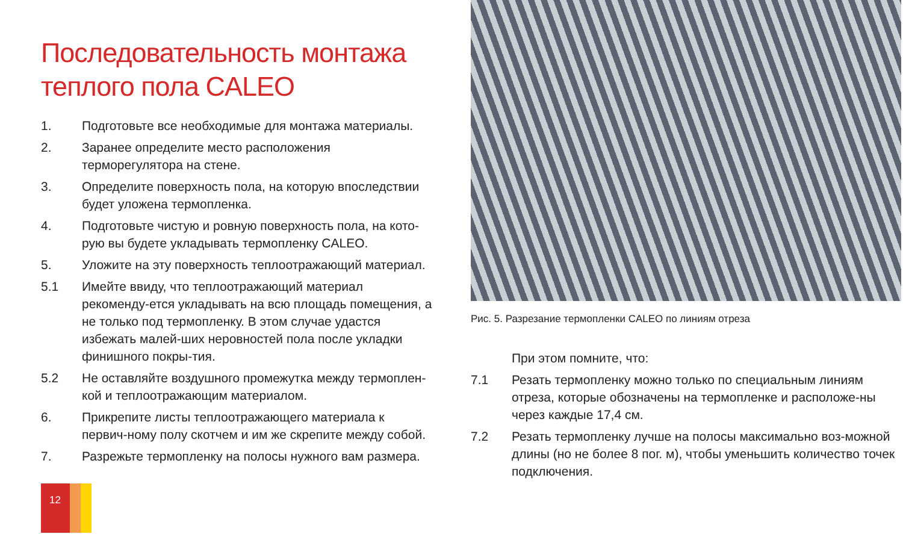Последовательность монтажа теплого пола CALEO
1. Подготовьте все необходимые для монтажа материалы.
2. Заранее определите место расположения терморегулятора на стене.
3. Определите поверхность пола, на которую впоследствии будет уложена термопленка.
4. Подготовьте чистую и ровную поверхность пола, на кото-рую вы будете укладывать термопленку CALEO.
5. Уложите на эту поверхность теплоотражающий материал.
5.1 Имейте ввиду, что теплоотражающий материал рекоменду-ется укладывать на всю площадь помещения, а не только под термопленку. В этом случае удастся избежать малей-ших неровностей пола после укладки финишного покры-тия.
5.2 Не оставляйте воздушного промежутка между термоплен-кой и теплоотражающим материалом.
6. Прикрепите листы теплоотражающего материала к первич-ному полу скотчем и им же скрепите между собой.
7. Разрежьте термопленку на полосы нужного вам размера.
Рис. 5. Разрезание термопленки CALEO по линиям отреза
При этом помните, что:
7.1 Резать термопленку можно только по специальным линиям отреза, которые обозначены на термопленке и расположе-ны через каждые 17,4 см.
7.2 Резать термопленку лучше на полосы максимально воз-можной длины (но не более 8 пог. м), чтобы уменьшить количество точек подключения.
12